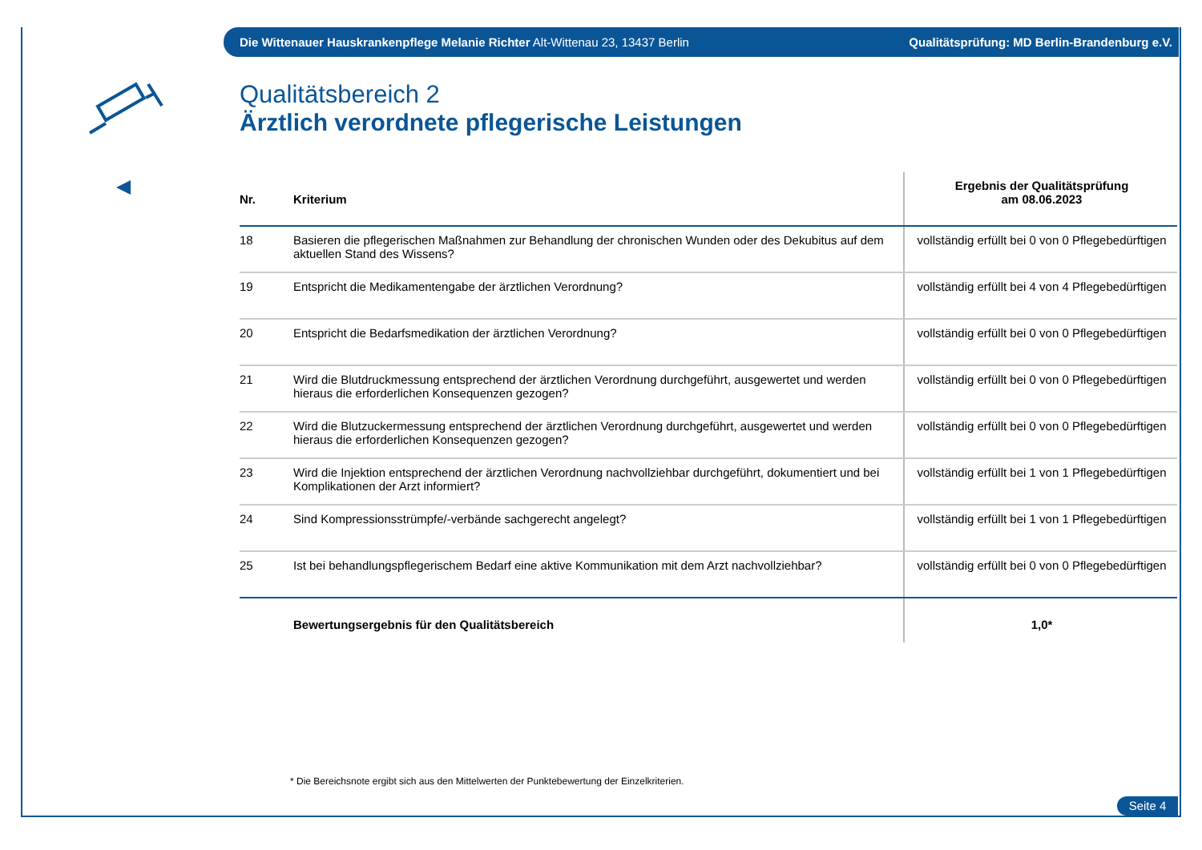Die Wittenauer Hauskrankenpflege Melanie Richter Alt-Wittenau 23, 13437 Berlin Qualitätsprüfung: MD Berlin-Brandenburg e.V.
Qualitätsbereich 2
Ärztlich verordnete pflegerische Leistungen
| Nr. | Kriterium | Ergebnis der Qualitätsprüfung am 08.06.2023 |
| --- | --- | --- |
| 18 | Basieren die pflegerischen Maßnahmen zur Behandlung der chronischen Wunden oder des Dekubitus auf dem aktuellen Stand des Wissens? | vollständig erfüllt bei 0 von 0 Pflegebedürftigen |
| 19 | Entspricht die Medikamentengabe der ärztlichen Verordnung? | vollständig erfüllt bei 4 von 4 Pflegebedürftigen |
| 20 | Entspricht die Bedarfsmedikation der ärztlichen Verordnung? | vollständig erfüllt bei 0 von 0 Pflegebedürftigen |
| 21 | Wird die Blutdruckmessung entsprechend der ärztlichen Verordnung durchgeführt, ausgewertet und werden hieraus die erforderlichen Konsequenzen gezogen? | vollständig erfüllt bei 0 von 0 Pflegebedürftigen |
| 22 | Wird die Blutzuckermessung entsprechend der ärztlichen Verordnung durchgeführt, ausgewertet und werden hieraus die erforderlichen Konsequenzen gezogen? | vollständig erfüllt bei 0 von 0 Pflegebedürftigen |
| 23 | Wird die Injektion entsprechend der ärztlichen Verordnung nachvollziehbar durchgeführt, dokumentiert und bei Komplikationen der Arzt informiert? | vollständig erfüllt bei 1 von 1 Pflegebedürftigen |
| 24 | Sind Kompressionsstrümpfe/-verbände sachgerecht angelegt? | vollständig erfüllt bei 1 von 1 Pflegebedürftigen |
| 25 | Ist bei behandlungspflegerischem Bedarf eine aktive Kommunikation mit dem Arzt nachvollziehbar? | vollständig erfüllt bei 0 von 0 Pflegebedürftigen |
| | Bewertungsergebnis für den Qualitätsbereich | 1,0* |
* Die Bereichsnote ergibt sich aus den Mittelwerten der Punktebewertung der Einzelkriterien.
Seite 4